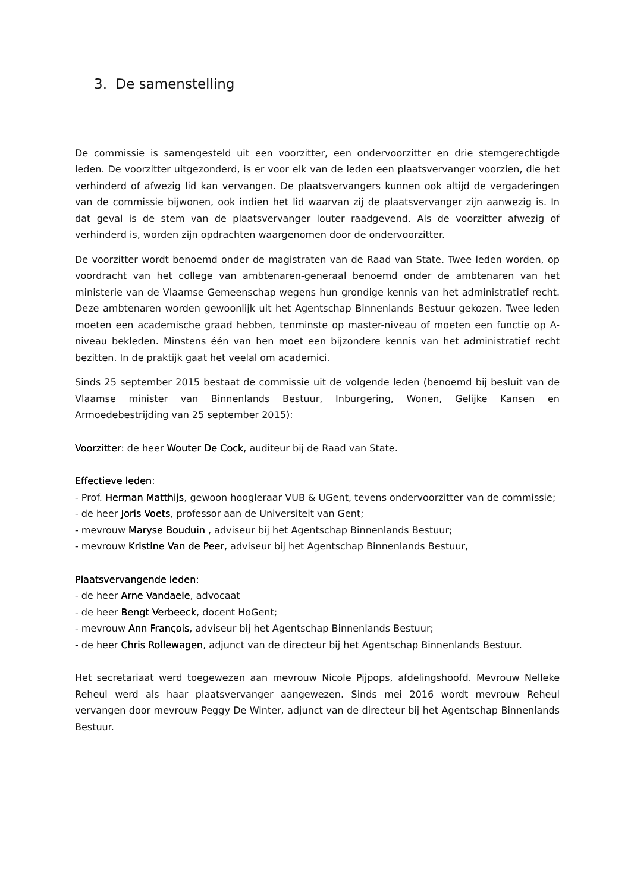3. De samenstelling
De commissie is samengesteld uit een voorzitter, een ondervoorzitter en drie stemgerechtigde leden. De voorzitter uitgezonderd, is er voor elk van de leden een plaatsvervanger voorzien, die het verhinderd of afwezig lid kan vervangen. De plaatsvervangers kunnen ook altijd de vergaderingen van de commissie bijwonen, ook indien het lid waarvan zij de plaatsvervanger zijn aanwezig is. In dat geval is de stem van de plaatsvervanger louter raadgevend. Als de voorzitter afwezig of verhinderd is, worden zijn opdrachten waargenomen door de ondervoorzitter.
De voorzitter wordt benoemd onder de magistraten van de Raad van State. Twee leden worden, op voordracht van het college van ambtenaren-generaal benoemd onder de ambtenaren van het ministerie van de Vlaamse Gemeenschap wegens hun grondige kennis van het administratief recht. Deze ambtenaren worden gewoonlijk uit het Agentschap Binnenlands Bestuur gekozen. Twee leden moeten een academische graad hebben, tenminste op master-niveau of moeten een functie op A-niveau bekleden. Minstens één van hen moet een bijzondere kennis van het administratief recht bezitten. In de praktijk gaat het veelal om academici.
Sinds 25 september 2015 bestaat de commissie uit de volgende leden (benoemd bij besluit van de Vlaamse minister van Binnenlands Bestuur, Inburgering, Wonen, Gelijke Kansen en Armoedebestrijding van 25 september 2015):
Voorzitter: de heer Wouter De Cock, auditeur bij de Raad van State.
Effectieve leden:
- Prof. Herman Matthijs, gewoon hoogleraar VUB & UGent, tevens ondervoorzitter van de commissie;
- de heer Joris Voets, professor aan de Universiteit van Gent;
- mevrouw Maryse Bouduin , adviseur bij het Agentschap Binnenlands Bestuur;
- mevrouw Kristine Van de Peer, adviseur bij het Agentschap Binnenlands Bestuur,
Plaatsvervangende leden:
- de heer Arne Vandaele, advocaat
- de heer Bengt Verbeeck, docent HoGent;
- mevrouw Ann François, adviseur bij het Agentschap Binnenlands Bestuur;
- de heer Chris Rollewagen, adjunct van de directeur bij het Agentschap Binnenlands Bestuur.
Het secretariaat werd toegewezen aan mevrouw Nicole Pijpops, afdelingshoofd. Mevrouw Nelleke Reheul werd als haar plaatsvervanger aangewezen. Sinds mei 2016 wordt mevrouw Reheul vervangen door mevrouw Peggy De Winter, adjunct van de directeur bij het Agentschap Binnenlands Bestuur.